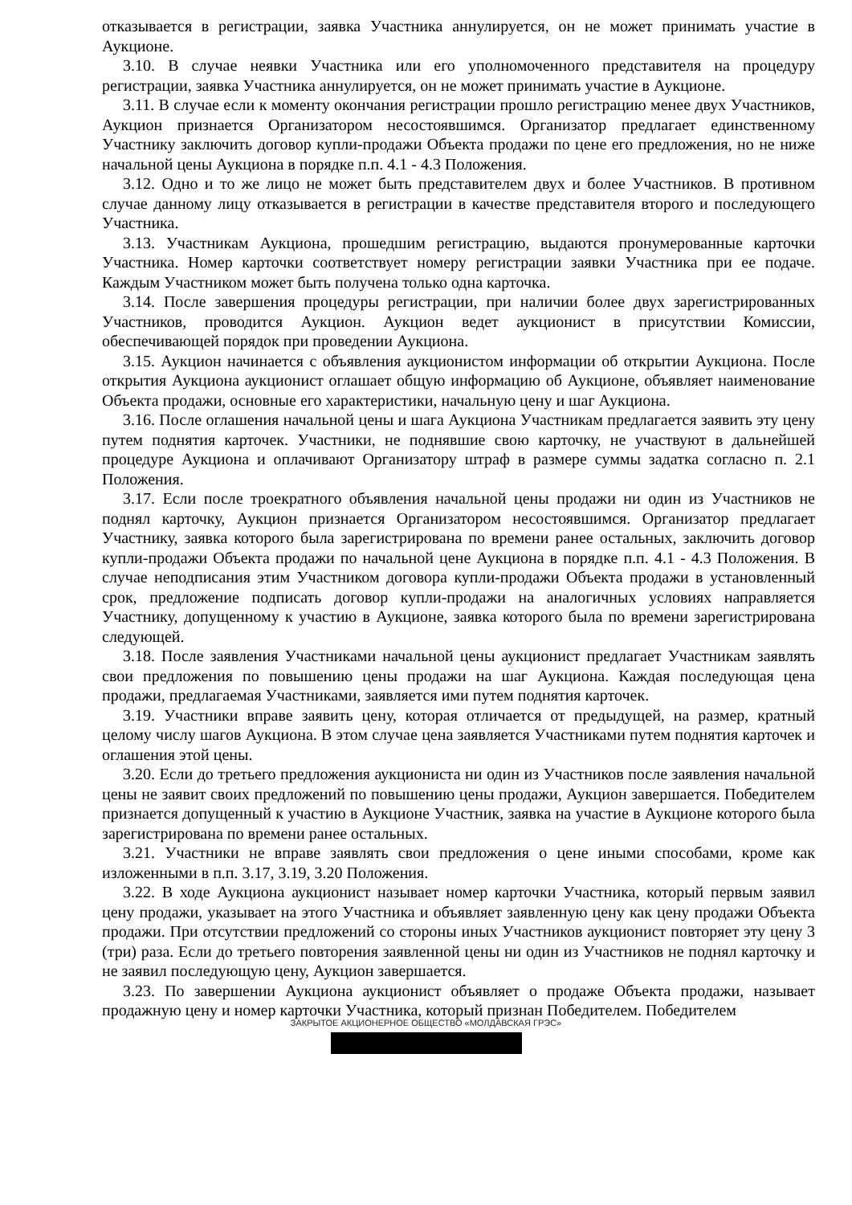отказывается в регистрации, заявка Участника аннулируется, он не может принимать участие в Аукционе.
3.10. В случае неявки Участника или его уполномоченного представителя на процедуру регистрации, заявка Участника аннулируется, он не может принимать участие в Аукционе.
3.11. В случае если к моменту окончания регистрации прошло регистрацию менее двух Участников, Аукцион признается Организатором несостоявшимся. Организатор предлагает единственному Участнику заключить договор купли-продажи Объекта продажи по цене его предложения, но не ниже начальной цены Аукциона в порядке п.п. 4.1 - 4.3 Положения.
3.12. Одно и то же лицо не может быть представителем двух и более Участников. В противном случае данному лицу отказывается в регистрации в качестве представителя второго и последующего Участника.
3.13. Участникам Аукциона, прошедшим регистрацию, выдаются пронумерованные карточки Участника. Номер карточки соответствует номеру регистрации заявки Участника при ее подаче. Каждым Участником может быть получена только одна карточка.
3.14. После завершения процедуры регистрации, при наличии более двух зарегистрированных Участников, проводится Аукцион. Аукцион ведет аукционист в присутствии Комиссии, обеспечивающей порядок при проведении Аукциона.
3.15. Аукцион начинается с объявления аукционистом информации об открытии Аукциона. После открытия Аукциона аукционист оглашает общую информацию об Аукционе, объявляет наименование Объекта продажи, основные его характеристики, начальную цену и шаг Аукциона.
3.16. После оглашения начальной цены и шага Аукциона Участникам предлагается заявить эту цену путем поднятия карточек. Участники, не поднявшие свою карточку, не участвуют в дальнейшей процедуре Аукциона и оплачивают Организатору штраф в размере суммы задатка согласно п. 2.1 Положения.
3.17. Если после троекратного объявления начальной цены продажи ни один из Участников не поднял карточку, Аукцион признается Организатором несостоявшимся. Организатор предлагает Участнику, заявка которого была зарегистрирована по времени ранее остальных, заключить договор купли-продажи Объекта продажи по начальной цене Аукциона в порядке п.п. 4.1 - 4.3 Положения. В случае неподписания этим Участником договора купли-продажи Объекта продажи в установленный срок, предложение подписать договор купли-продажи на аналогичных условиях направляется Участнику, допущенному к участию в Аукционе, заявка которого была по времени зарегистрирована следующей.
3.18. После заявления Участниками начальной цены аукционист предлагает Участникам заявлять свои предложения по повышению цены продажи на шаг Аукциона. Каждая последующая цена продажи, предлагаемая Участниками, заявляется ими путем поднятия карточек.
3.19. Участники вправе заявить цену, которая отличается от предыдущей, на размер, кратный целому числу шагов Аукциона. В этом случае цена заявляется Участниками путем поднятия карточек и оглашения этой цены.
3.20. Если до третьего предложения аукциониста ни один из Участников после заявления начальной цены не заявит своих предложений по повышению цены продажи, Аукцион завершается. Победителем признается допущенный к участию в Аукционе Участник, заявка на участие в Аукционе которого была зарегистрирована по времени ранее остальных.
3.21. Участники не вправе заявлять свои предложения о цене иными способами, кроме как изложенными в п.п. 3.17, 3.19, 3.20 Положения.
3.22. В ходе Аукциона аукционист называет номер карточки Участника, который первым заявил цену продажи, указывает на этого Участника и объявляет заявленную цену как цену продажи Объекта продажи. При отсутствии предложений со стороны иных Участников аукционист повторяет эту цену 3 (три) раза. Если до третьего повторения заявленной цены ни один из Участников не поднял карточку и не заявил последующую цену, Аукцион завершается.
3.23. По завершении Аукциона аукционист объявляет о продаже Объекта продажи, называет продажную цену и номер карточки Участника, который признан Победителем. Победителем
ЗАКРЫТОЕ АКЦИОНЕРНОЕ ОБЩЕСТВО «МОЛДАВСКАЯ ГРЭС»